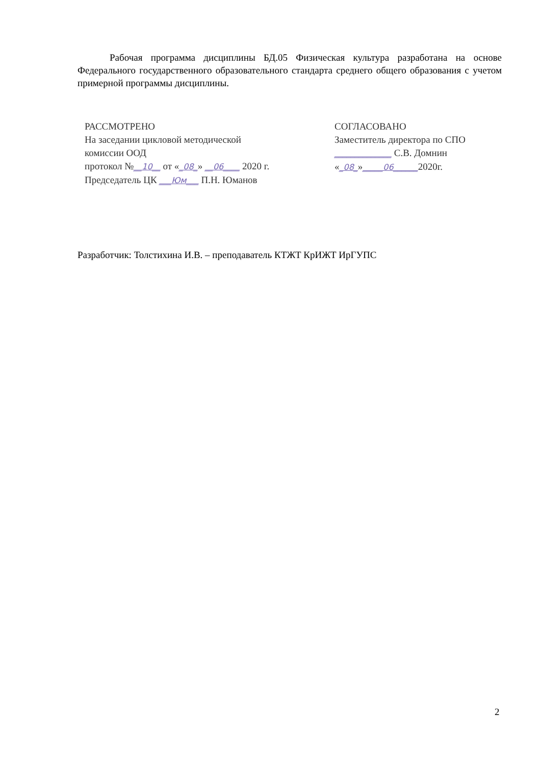Рабочая программа дисциплины БД.05 Физическая культура разработана на основе Федерального государственного образовательного стандарта среднего общего образования с учетом примерной программы дисциплины.
РАССМОТРЕНО
На заседании цикловой методической
комиссии ООД
протокол №__10__ от «_08_» __06____ 2020 г.
Председатель ЦК ___Юм___ П.Н. Юманов
СОГЛАСОВАНО
Заместитель директора по СПО
______________ С.В. Домнин
«_08_»_____06______2020г.
Разработчик: Толстихина И.В. – преподаватель КТЖТ КрИЖТ ИрГУПС
2